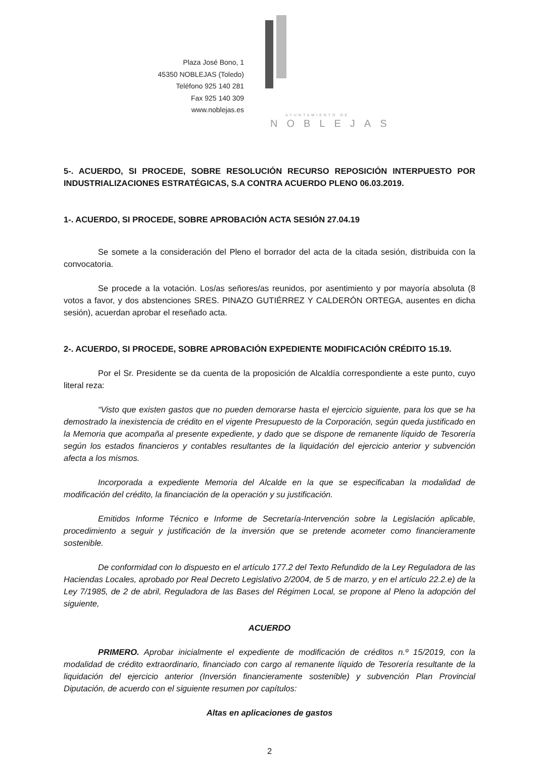Plaza José Bono, 1
45350 NOBLEJAS (Toledo)
Teléfono 925 140 281
Fax 925 140 309
www.noblejas.es
AYUNTAMIENTO DE
NOBLEJAS
5-. ACUERDO, SI PROCEDE, SOBRE RESOLUCIÓN RECURSO REPOSICIÓN INTERPUESTO POR INDUSTRIALIZACIONES ESTRATÉGICAS, S.A CONTRA ACUERDO PLENO 06.03.2019.
1-. ACUERDO, SI PROCEDE, SOBRE APROBACIÓN ACTA SESIÓN 27.04.19
Se somete a la consideración del Pleno el borrador del acta de la citada sesión, distribuida con la convocatoria.
Se procede a la votación. Los/as señores/as reunidos, por asentimiento y por mayoría absoluta (8 votos a favor, y dos abstenciones SRES. PINAZO GUTIÉRREZ Y CALDERÓN ORTEGA, ausentes en dicha sesión), acuerdan aprobar el reseñado acta.
2-. ACUERDO, SI PROCEDE, SOBRE APROBACIÓN EXPEDIENTE MODIFICACIÓN CRÉDITO 15.19.
Por el Sr. Presidente se da cuenta de la proposición de Alcaldía correspondiente a este punto, cuyo literal reza:
“Visto que existen gastos que no pueden demorarse hasta el ejercicio siguiente, para los que se ha demostrado la inexistencia de crédito en el vigente Presupuesto de la Corporación, según queda justificado en la Memoria que acompaña al presente expediente, y dado que se dispone de remanente líquido de Tesorería según los estados financieros y contables resultantes de la liquidación del ejercicio anterior y subvención afecta a los mismos.
Incorporada a expediente Memoria del Alcalde en la que se especificaban la modalidad de modificación del crédito, la financiación de la operación y su justificación.
Emitidos Informe Técnico e Informe de Secretaría-Intervención sobre la Legislación aplicable, procedimiento a seguir y justificación de la inversión que se pretende acometer como financieramente sostenible.
De conformidad con lo dispuesto en el artículo 177.2 del Texto Refundido de la Ley Reguladora de las Haciendas Locales, aprobado por Real Decreto Legislativo 2/2004, de 5 de marzo, y en el artículo 22.2.e) de la Ley 7/1985, de 2 de abril, Reguladora de las Bases del Régimen Local, se propone al Pleno la adopción del siguiente,
ACUERDO
PRIMERO. Aprobar inicialmente el expediente de modificación de créditos n.º 15/2019, con la modalidad de crédito extraordinario, financiado con cargo al remanente líquido de Tesorería resultante de la liquidación del ejercicio anterior (Inversión financieramente sostenible) y subvención Plan Provincial Diputación, de acuerdo con el siguiente resumen por capítulos:
Altas en aplicaciones de gastos
2